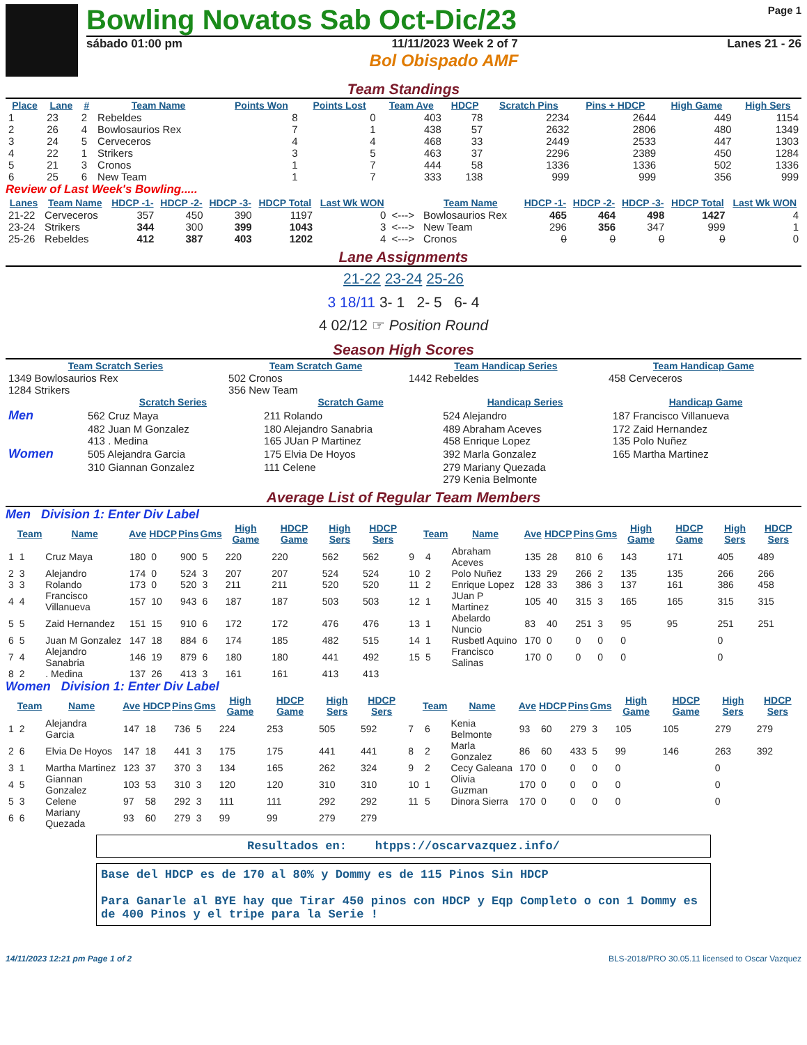Bowling Novatos Sab Oct-Dic/23
Page 1
sábado 01:00 pm 11/11/2023 Week 2 of 7 Lanes 21 - 26
Bol Obispado AMF
Team Standings
| Place | Lane | # | Team Name | Points Won | Points Lost | Team Ave | HDCP | Scratch Pins | Pins + HDCP | High Game | High Sers |
| --- | --- | --- | --- | --- | --- | --- | --- | --- | --- | --- | --- |
| 1 | 23 | 2 | Rebeldes | 8 | 0 | 403 | 78 | 2234 | 2644 | 449 | 1154 |
| 2 | 26 | 4 | Bowlosaurios Rex | 7 | 1 | 438 | 57 | 2632 | 2806 | 480 | 1349 |
| 3 | 24 | 5 | Cerveceros | 4 | 4 | 468 | 33 | 2449 | 2533 | 447 | 1303 |
| 4 | 22 | 1 | Strikers | 3 | 5 | 463 | 37 | 2296 | 2389 | 450 | 1284 |
| 5 | 21 | 3 | Cronos | 1 | 7 | 444 | 58 | 1336 | 1336 | 502 | 1336 |
| 6 | 25 | 6 | New Team | 1 | 7 | 333 | 138 | 999 | 999 | 356 | 999 |
Review of Last Week's Bowling.....
| Lanes | Team Name | HDCP -1- | HDCP -2- | HDCP -3- | HDCP Total | Last Wk WON | | Team Name | HDCP -1- | HDCP -2- | HDCP -3- | HDCP Total | Last Wk WON |
| --- | --- | --- | --- | --- | --- | --- | --- | --- | --- | --- | --- | --- | --- |
| 21-22 | Cerveceros | 357 | 450 | 390 | 1197 | 0 | <---> | Bowlosaurios Rex | 465 | 464 | 498 | 1427 | 4 |
| 23-24 | Strikers | 344 | 300 | 399 | 1043 | 3 | <---> | New Team | 296 | 356 | 347 | 999 | 1 |
| 25-26 | Rebeldes | 412 | 387 | 403 | 1202 | 4 | <---> | Cronos | 0 | 0 | 0 | 0 | 0 |
Lane Assignments
21-22 23-24 25-26
3 18/11 3- 1 2- 5 6- 4
4 02/12 ☞ Position Round
Season High Scores
| Team Scratch Series | Team Scratch Game | Team Handicap Series | Team Handicap Game |
| --- | --- | --- | --- |
| 1349 Bowlosaurios Rex | 502 Cronos | 1442 Rebeldes | 458 Cerveceros |
| 1284 Strikers | 356 New Team | | |
| | Scratch Series | Scratch Game | Handicap Series | Handicap Game |
| --- | --- | --- | --- | --- |
| Men | 562 Cruz Maya | 211 Rolando | 524 Alejandro | 187 Francisco Villanueva |
| | 482 Juan M Gonzalez | 180 Alejandro Sanabria | 489 Abraham Aceves | 172 Zaid Hernandez |
| | 413 . Medina | 165 JUan P Martinez | 458 Enrique Lopez | 135 Polo Nuñez |
| Women | 505 Alejandra Garcia | 175 Elvia De Hoyos | 392 Marla Gonzalez | 165 Martha Martinez |
| | 310 Giannan Gonzalez | 111 Celene | 279 Mariany Quezada | |
| | | | 279 Kenia Belmonte | |
Average List of Regular Team Members
Men Division 1: Enter Div Label
| | Team | Name | Ave | HDCP | Pins | Gms | High Game | HDCP Game | High Sers | HDCP Sers | | Team | Name | Ave | HDCP | Pins | Gms | High Game | HDCP Game | High Sers | HDCP Sers |
| --- | --- | --- | --- | --- | --- | --- | --- | --- | --- | --- | --- | --- | --- | --- | --- | --- | --- | --- | --- | --- | --- |
| 1 | 1 | Cruz Maya | 180 | 0 | 900 | 5 | 220 | 220 | 562 | 562 | 9 | 4 | Abraham Aceves | 135 | 28 | 810 | 6 | 143 | 171 | 405 | 489 |
| 2 | 3 | Alejandro | 174 | 0 | 524 | 3 | 207 | 207 | 524 | 524 | 10 | 2 | Polo Nuñez | 133 | 29 | 266 | 2 | 135 | 135 | 266 | 266 |
| 3 | 3 | Rolando | 173 | 0 | 520 | 3 | 211 | 211 | 520 | 520 | 11 | 2 | Enrique Lopez | 128 | 33 | 386 | 3 | 137 | 161 | 386 | 458 |
| 4 | 4 | Francisco Villanueva | 157 | 10 | 943 | 6 | 187 | 187 | 503 | 503 | 12 | 1 | JUan P Martinez | 105 | 40 | 315 | 3 | 165 | 165 | 315 | 315 |
| 5 | 5 | Zaid Hernandez | 151 | 15 | 910 | 6 | 172 | 172 | 476 | 476 | 13 | 1 | Abelardo Nuncio | 83 | 40 | 251 | 3 | 95 | 95 | 251 | 251 |
| 6 | 5 | Juan M Gonzalez | 147 | 18 | 884 | 6 | 174 | 185 | 482 | 515 | 14 | 1 | Rusbetl Aquino | 170 | 0 | 0 | 0 | 0 | | 0 | |
| 7 | 4 | Alejandro Sanabria | 146 | 19 | 879 | 6 | 180 | 180 | 441 | 492 | 15 | 5 | Francisco Salinas | 170 | 0 | 0 | 0 | 0 | | 0 | |
| 8 | 2 | . Medina | 137 | 26 | 413 | 3 | 161 | 161 | 413 | 413 | | | | | | | | | | | |
Women Division 1: Enter Div Label
| | Team | Name | Ave | HDCP | Pins | Gms | High Game | HDCP Game | High Sers | HDCP Sers | | Team | Name | Ave | HDCP | Pins | Gms | High Game | HDCP Game | High Sers | HDCP Sers |
| --- | --- | --- | --- | --- | --- | --- | --- | --- | --- | --- | --- | --- | --- | --- | --- | --- | --- | --- | --- | --- | --- |
| 1 | 2 | Alejandra Garcia | 147 | 18 | 736 | 5 | 224 | 253 | 505 | 592 | 7 | 6 | Kenia Belmonte | 93 | 60 | 279 | 3 | 105 | 105 | 279 | 279 |
| 2 | 6 | Elvia De Hoyos | 147 | 18 | 441 | 3 | 175 | 175 | 441 | 441 | 8 | 2 | Marla Gonzalez | 86 | 60 | 433 | 5 | 99 | 146 | 263 | 392 |
| 3 | 1 | Martha Martinez | 123 | 37 | 370 | 3 | 134 | 165 | 262 | 324 | 9 | 2 | Cecy Galeana | 170 | 0 | 0 | 0 | 0 | | 0 | |
| 4 | 5 | Giannan Gonzalez | 103 | 53 | 310 | 3 | 120 | 120 | 310 | 310 | 10 | 1 | Olivia Guzman | 170 | 0 | 0 | 0 | 0 | | 0 | |
| 5 | 3 | Celene | 97 | 58 | 292 | 3 | 111 | 111 | 292 | 292 | 11 | 5 | Dinora Sierra | 170 | 0 | 0 | 0 | 0 | | 0 | |
| 6 | 6 | Mariany Quezada | 93 | 60 | 279 | 3 | 99 | 99 | 279 | 279 | | | | | | | | | | | |
Resultados en: htpps://oscarvazquez.info/
Base del HDCP es de 170 al 80% y Dommy es de 115 Pinos Sin HDCP
Para Ganarle al BYE hay que Tirar 450 pinos con HDCP y Eqp Completo o con 1 Dommy es de 400 Pinos y el tripe para la Serie !
14/11/2023 12:21 pm Page 1 of 2 BLS-2018/PRO 30.05.11 licensed to Oscar Vazquez